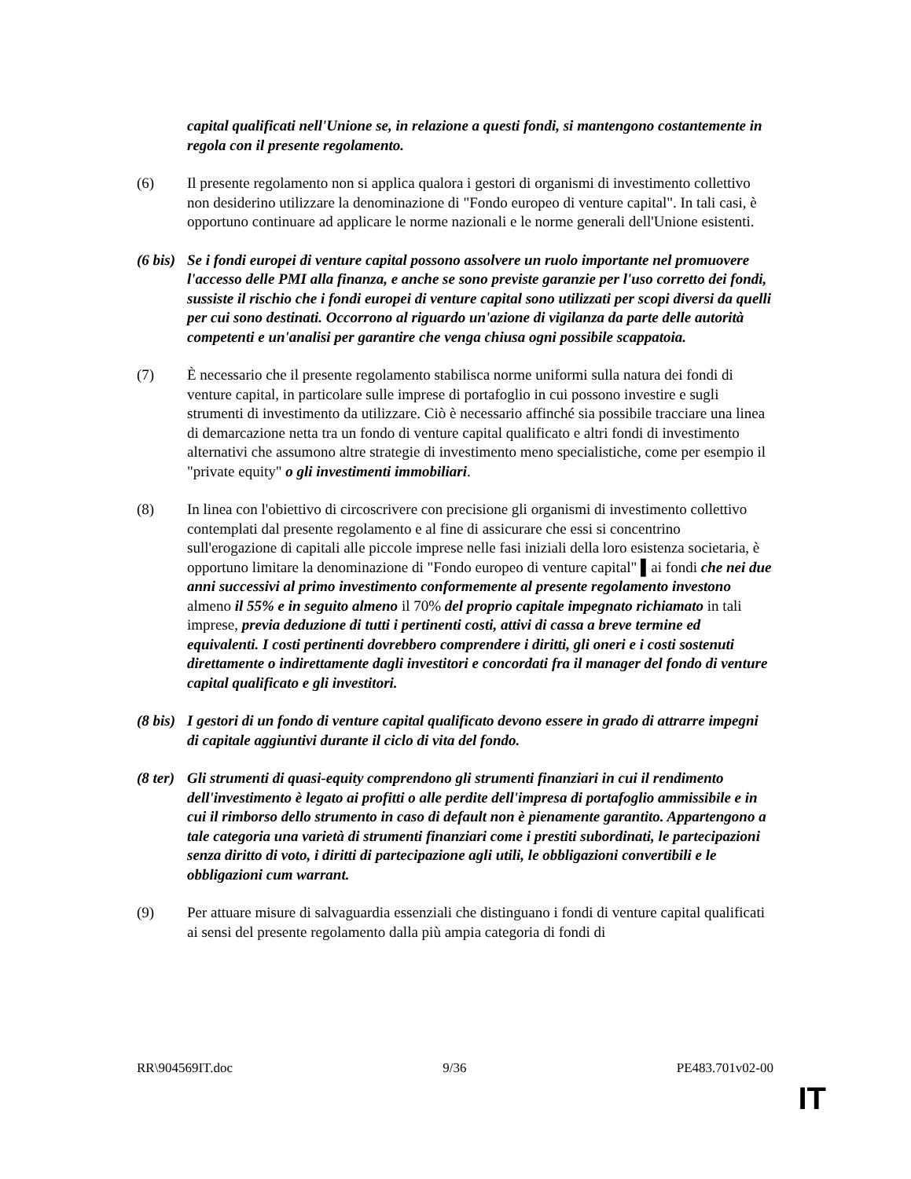capital qualificati nell'Unione se, in relazione a questi fondi, si mantengono costantemente in regola con il presente regolamento.
(6) Il presente regolamento non si applica qualora i gestori di organismi di investimento collettivo non desiderino utilizzare la denominazione di "Fondo europeo di venture capital". In tali casi, è opportuno continuare ad applicare le norme nazionali e le norme generali dell'Unione esistenti.
(6 bis)
Se i fondi europei di venture capital possono assolvere un ruolo importante nel promuovere l'accesso delle PMI alla finanza, e anche se sono previste garanzie per l'uso corretto dei fondi, sussiste il rischio che i fondi europei di venture capital sono utilizzati per scopi diversi da quelli per cui sono destinati. Occorrono al riguardo un'azione di vigilanza da parte delle autorità competenti e un'analisi per garantire che venga chiusa ogni possibile scappatoia.
(7) È necessario che il presente regolamento stabilisca norme uniformi sulla natura dei fondi di venture capital, in particolare sulle imprese di portafoglio in cui possono investire e sugli strumenti di investimento da utilizzare. Ciò è necessario affinché sia possibile tracciare una linea di demarcazione netta tra un fondo di venture capital qualificato e altri fondi di investimento alternativi che assumono altre strategie di investimento meno specialistiche, come per esempio il "private equity" o gli investimenti immobiliari.
(8) In linea con l'obiettivo di circoscrivere con precisione gli organismi di investimento collettivo contemplati dal presente regolamento e al fine di assicurare che essi si concentrino sull'erogazione di capitali alle piccole imprese nelle fasi iniziali della loro esistenza societaria, è opportuno limitare la denominazione di "Fondo europeo di venture capital" ▌ai fondi che nei due anni successivi al primo investimento conformemente al presente regolamento investono almeno il 55% e in seguito almeno il 70% del proprio capitale impegnato richiamato in tali imprese, previa deduzione di tutti i pertinenti costi, attivi di cassa a breve termine ed equivalenti. I costi pertinenti dovrebbero comprendere i diritti, gli oneri e i costi sostenuti direttamente o indirettamente dagli investitori e concordati fra il manager del fondo di venture capital qualificato e gli investitori.
(8 bis)
I gestori di un fondo di venture capital qualificato devono essere in grado di attrarre impegni di capitale aggiuntivi durante il ciclo di vita del fondo.
(8 ter)
Gli strumenti di quasi-equity comprendono gli strumenti finanziari in cui il rendimento dell'investimento è legato ai profitti o alle perdite dell'impresa di portafoglio ammissibile e in cui il rimborso dello strumento in caso di default non è pienamente garantito. Appartengono a tale categoria una varietà di strumenti finanziari come i prestiti subordinati, le partecipazioni senza diritto di voto, i diritti di partecipazione agli utili, le obbligazioni convertibili e le obbligazioni cum warrant.
(9) Per attuare misure di salvaguardia essenziali che distinguano i fondi di venture capital qualificati ai sensi del presente regolamento dalla più ampia categoria di fondi di
RR\904569IT.doc 9/36 PE483.701v02-00
IT